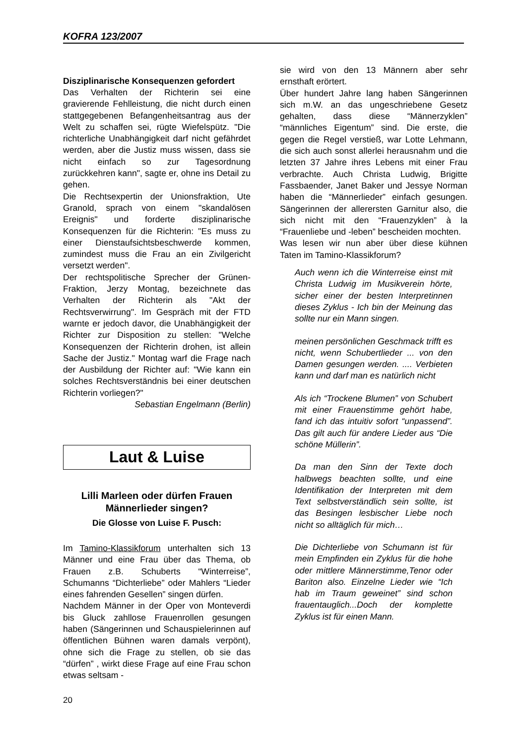KOFRA 123/2007
Disziplinarische Konsequenzen gefordert
Das Verhalten der Richterin sei eine gravierende Fehlleistung, die nicht durch einen stattgegebenen Befangenheitsantrag aus der Welt zu schaffen sei, rügte Wiefelspütz. "Die richterliche Unabhängigkeit darf nicht gefährdet werden, aber die Justiz muss wissen, dass sie nicht einfach so zur Tagesordnung zurückkehren kann", sagte er, ohne ins Detail zu gehen.
Die Rechtsexpertin der Unionsfraktion, Ute Granold, sprach von einem "skandalösen Ereignis" und forderte disziplinarische Konsequenzen für die Richterin: "Es muss zu einer Dienstaufsichtsbeschwerde kommen, zumindest muss die Frau an ein Zivilgericht versetzt werden".
Der rechtspolitische Sprecher der Grünen-Fraktion, Jerzy Montag, bezeichnete das Verhalten der Richterin als "Akt der Rechtsverwirrung". Im Gespräch mit der FTD warnte er jedoch davor, die Unabhängigkeit der Richter zur Disposition zu stellen: "Welche Konsequenzen der Richterin drohen, ist allein Sache der Justiz." Montag warf die Frage nach der Ausbildung der Richter auf: "Wie kann ein solches Rechtsverständnis bei einer deutschen Richterin vorliegen?"
Sebastian Engelmann (Berlin)
Laut & Luise
Lilli Marleen oder dürfen Frauen Männerlieder singen?
Die Glosse von Luise F. Pusch:
Im Tamino-Klassikforum unterhalten sich 13 Männer und eine Frau über das Thema, ob Frauen z.B. Schuberts “Winterreise”, Schumanns “Dichterliebe” oder Mahlers “Lieder eines fahrenden Gesellen” singen dürfen.
Nachdem Männer in der Oper von Monteverdi bis Gluck zahllose Frauenrollen gesungen haben (Sängerinnen und Schauspielerinnen auf öffentlichen Bühnen waren damals verpönt), ohne sich die Frage zu stellen, ob sie das “dürfen” , wirkt diese Frage auf eine Frau schon etwas seltsam -
sie wird von den 13 Männern aber sehr ernsthaft erörtert.
Über hundert Jahre lang haben Sängerinnen sich m.W. an das ungeschriebene Gesetz gehalten, dass diese “Männerzyklen” “männliches Eigentum” sind. Die erste, die gegen die Regel verstieß, war Lotte Lehmann, die sich auch sonst allerlei herausnahm und die letzten 37 Jahre ihres Lebens mit einer Frau verbrachte. Auch Christa Ludwig, Brigitte Fassbaender, Janet Baker und Jessye Norman haben die “Männerlieder” einfach gesungen. Sängerinnen der allerersten Garnitur also, die sich nicht mit den “Frauenzyklen” à la “Frauenliebe und -leben” bescheiden mochten.
Was lesen wir nun aber über diese kühnen Taten im Tamino-Klassikforum?
Auch wenn ich die Winterreise einst mit Christa Ludwig im Musikverein hörte, sicher einer der besten Interpretinnen dieses Zyklus - Ich bin der Meinung das sollte nur ein Mann singen.
meinen persönlichen Geschmack trifft es nicht, wenn Schubertlieder ... von den Damen gesungen werden. .... Verbieten kann und darf man es natürlich nicht
Als ich “Trockene Blumen” von Schubert mit einer Frauenstimme gehört habe, fand ich das intuitiv sofort “unpassend”. Das gilt auch für andere Lieder aus “Die schöne Müllerin”.
Da man den Sinn der Texte doch halbwegs beachten sollte, und eine Identifikation der Interpreten mit dem Text selbstverständlich sein sollte, ist das Besingen lesbischer Liebe noch nicht so alltäglich für mich…
Die Dichterliebe von Schumann ist für mein Empfinden ein Zyklus für die hohe oder mittlere Männerstimme,Tenor oder Bariton also. Einzelne Lieder wie “Ich hab im Traum geweinet” sind schon frauentauglich...Doch der komplette Zyklus ist für einen Mann.
20